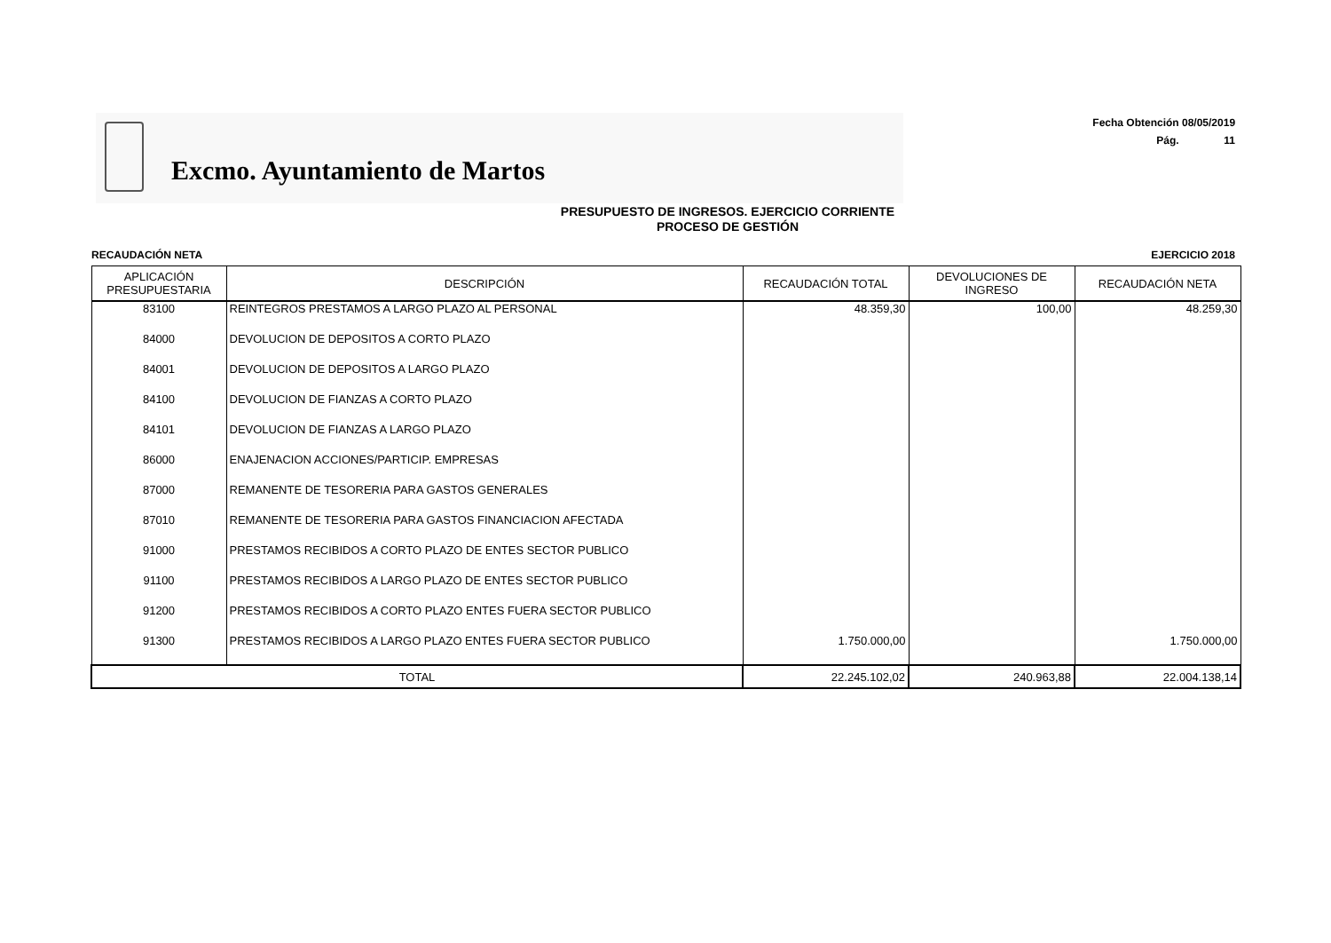Excmo. Ayuntamiento de Martos
Fecha Obtención 08/05/2019
Pág. 11
PRESUPUESTO DE INGRESOS. EJERCICIO CORRIENTE
PROCESO DE GESTIÓN
RECAUDACIÓN NETA EJERCICIO 2018
| APLICACIÓN PRESUPUESTARIA | DESCRIPCIÓN | RECAUDACIÓN TOTAL | DEVOLUCIONES DE INGRESO | RECAUDACIÓN NETA |
| --- | --- | --- | --- | --- |
| 83100 | REINTEGROS PRESTAMOS A LARGO PLAZO AL PERSONAL | 48.359,30 | 100,00 | 48.259,30 |
| 84000 | DEVOLUCION DE DEPOSITOS A CORTO PLAZO | | | |
| 84001 | DEVOLUCION DE DEPOSITOS A LARGO PLAZO | | | |
| 84100 | DEVOLUCION DE FIANZAS A CORTO PLAZO | | | |
| 84101 | DEVOLUCION DE FIANZAS A LARGO PLAZO | | | |
| 86000 | ENAJENACION ACCIONES/PARTICIP. EMPRESAS | | | |
| 87000 | REMANENTE DE TESORERIA PARA GASTOS GENERALES | | | |
| 87010 | REMANENTE DE TESORERIA PARA GASTOS FINANCIACION AFECTADA | | | |
| 91000 | PRESTAMOS RECIBIDOS A CORTO PLAZO DE ENTES SECTOR PUBLICO | | | |
| 91100 | PRESTAMOS RECIBIDOS A LARGO PLAZO DE ENTES SECTOR PUBLICO | | | |
| 91200 | PRESTAMOS RECIBIDOS A CORTO PLAZO ENTES FUERA SECTOR PUBLICO | | | |
| 91300 | PRESTAMOS RECIBIDOS A LARGO PLAZO ENTES FUERA SECTOR PUBLICO | 1.750.000,00 | | 1.750.000,00 |
| TOTAL | | 22.245.102,02 | 240.963,88 | 22.004.138,14 |